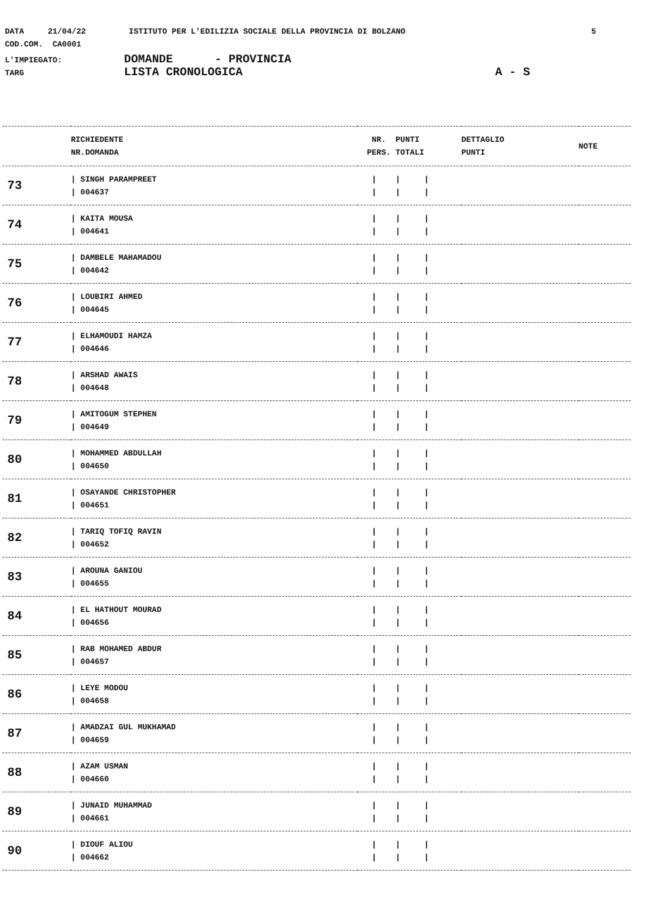DATA 21/04/22 ISTITUTO PER L'EDILIZIA SOCIALE DELLA PROVINCIA DI BOLZANO 5
COD.COM. CA0001
L'IMPIEGATO: DOMANDE - PROVINCIA
TARG LISTA CRONOLOGICA A - S
| | RICHIEDENTE NR.DOMANDA | NR. PUNTI PERS. TOTALI | DETTAGLIO PUNTI | NOTE |
| --- | --- | --- | --- | --- |
| 73 | / SINGH PARAMPREET / 004637 | / / / / / / | | |
| 74 | / KAITA MOUSA / 004641 | / / / / / / | | |
| 75 | / DAMBELE MAHAMADOU / 004642 | / / / / / / | | |
| 76 | / LOUBIRI AHMED / 004645 | / / / / / / | | |
| 77 | / ELHAMOUDI HAMZA / 004646 | / / / / / / | | |
| 78 | / ARSHAD AWAIS / 004648 | / / / / / / | | |
| 79 | / AMITOGUM STEPHEN / 004649 | / / / / / / | | |
| 80 | / MOHAMMED ABDULLAH / 004650 | / / / / / / | | |
| 81 | / OSAYANDE CHRISTOPHER / 004651 | / / / / / / | | |
| 82 | / TARIQ TOFIQ RAVIN / 004652 | / / / / / / | | |
| 83 | / AROUNA GANIOU / 004655 | / / / / / / | | |
| 84 | / EL HATHOUT MOURAD / 004656 | / / / / / / | | |
| 85 | / RAB MOHAMED ABDUR / 004657 | / / / / / / | | |
| 86 | / LEYE MODOU / 004658 | / / / / / / | | |
| 87 | / AMADZAI GUL MUKHAMAD / 004659 | / / / / / / | | |
| 88 | / AZAM USMAN / 004660 | / / / / / / | | |
| 89 | / JUNAID MUHAMMAD / 004661 | / / / / / / | | |
| 90 | / DIOUF ALIOU / 004662 | / / / / / / | | |